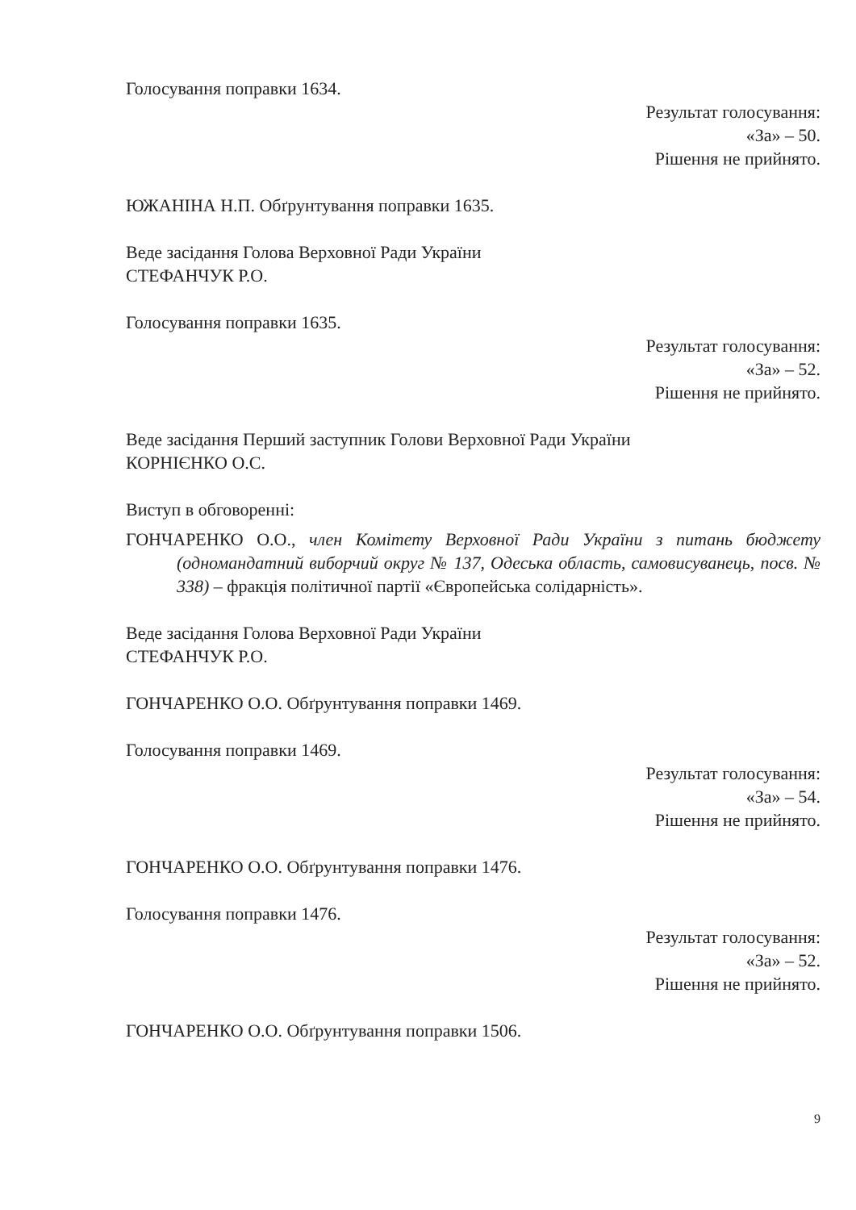Голосування поправки 1634.
Результат голосування:
«За» – 50.
Рішення не прийнято.
ЮЖАНІНА Н.П. Обґрунтування поправки 1635.
Веде засідання Голова Верховної Ради України
СТЕФАНЧУК Р.О.
Голосування поправки 1635.
Результат голосування:
«За» – 52.
Рішення не прийнято.
Веде засідання Перший заступник Голови Верховної Ради України
КОРНІЄНКО О.С.
Виступ в обговоренні:
ГОНЧАРЕНКО О.О., член Комітету Верховної Ради України з питань бюджету (одномандатний виборчий округ № 137, Одеська область, самовисуванець, посв. № 338) – фракція політичної партії «Європейська солідарність».
Веде засідання Голова Верховної Ради України
СТЕФАНЧУК Р.О.
ГОНЧАРЕНКО О.О. Обґрунтування поправки 1469.
Голосування поправки 1469.
Результат голосування:
«За» – 54.
Рішення не прийнято.
ГОНЧАРЕНКО О.О. Обґрунтування поправки 1476.
Голосування поправки 1476.
Результат голосування:
«За» – 52.
Рішення не прийнято.
ГОНЧАРЕНКО О.О. Обґрунтування поправки 1506.
9